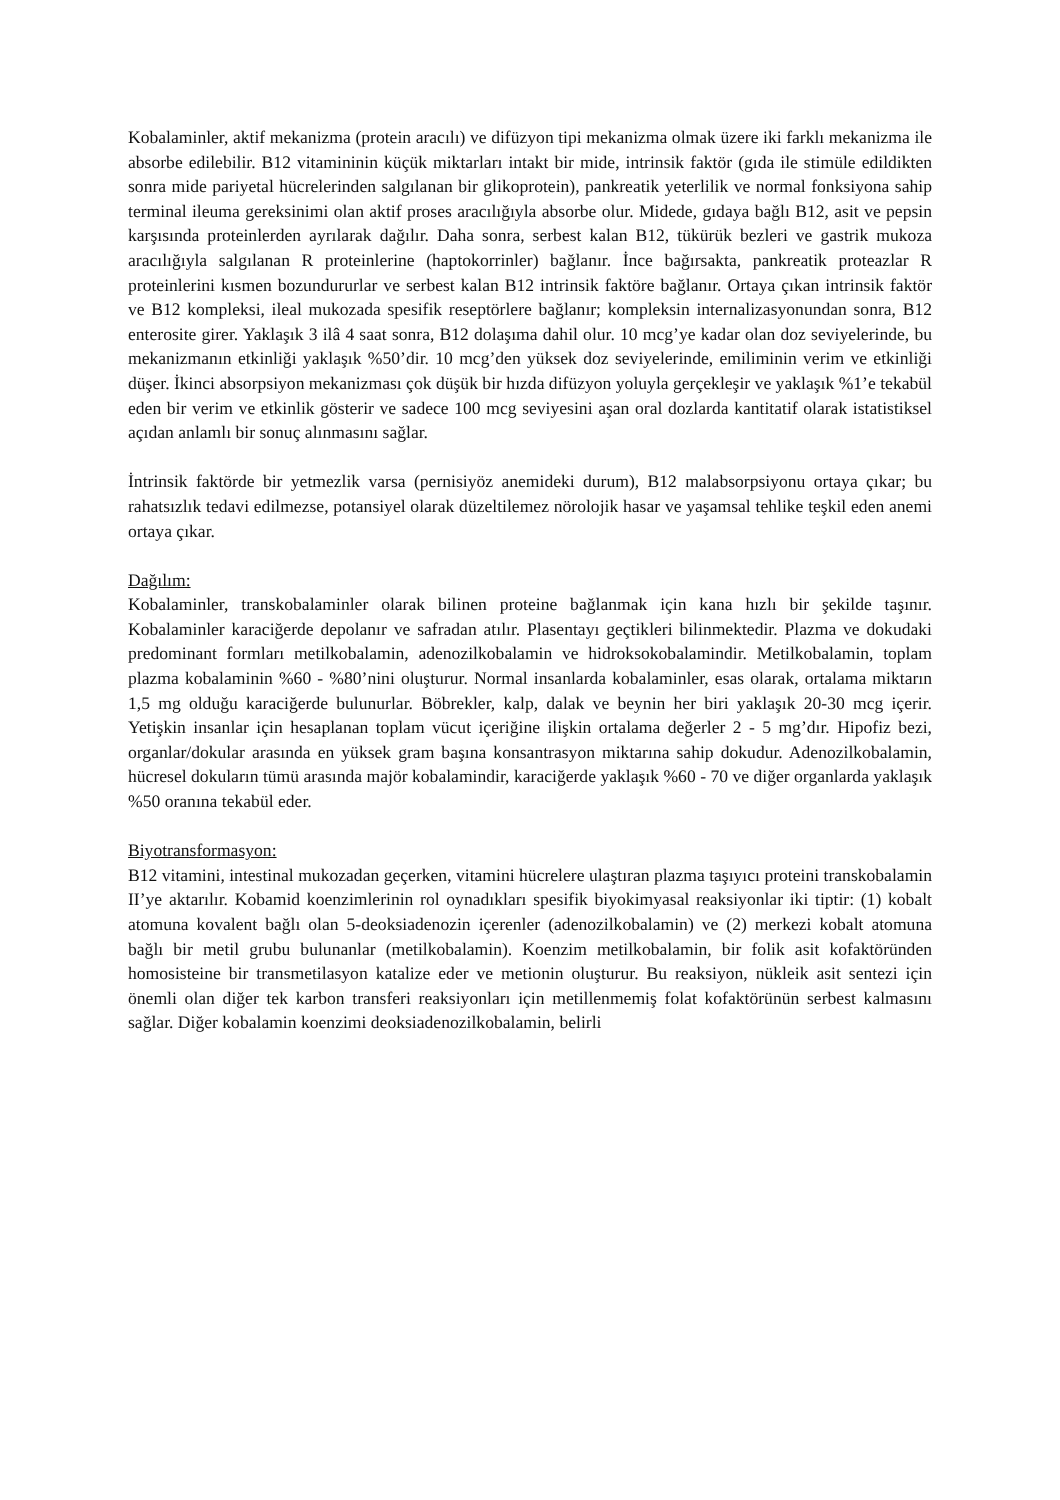Kobalaminler, aktif mekanizma (protein aracılı) ve difüzyon tipi mekanizma olmak üzere iki farklı mekanizma ile absorbe edilebilir. B12 vitamininin küçük miktarları intakt bir mide, intrinsik faktör (gıda ile stimüle edildikten sonra mide pariyetal hücrelerinden salgılanan bir glikoprotein), pankreatik yeterlilik ve normal fonksiyona sahip terminal ileuma gereksinimi olan aktif proses aracılığıyla absorbe olur. Midede, gıdaya bağlı B12, asit ve pepsin karşısında proteinlerden ayrılarak dağılır. Daha sonra, serbest kalan B12, tükürük bezleri ve gastrik mukoza aracılığıyla salgılanan R proteinlerine (haptokorrinler) bağlanır. İnce bağırsakta, pankreatik proteazlar R proteinlerini kısmen bozundururlar ve serbest kalan B12 intrinsik faktöre bağlanır. Ortaya çıkan intrinsik faktör ve B12 kompleksi, ileal mukozada spesifik reseptörlere bağlanır; kompleksin internalizasyonundan sonra, B12 enterosite girer. Yaklaşık 3 ilâ 4 saat sonra, B12 dolaşıma dahil olur. 10 mcg’ye kadar olan doz seviyelerinde, bu mekanizmanın etkinliği yaklaşık %50’dir. 10 mcg’den yüksek doz seviyelerinde, emiliminin verim ve etkinliği düşer. İkinci absorpsiyon mekanizması çok düşük bir hızda difüzyon yoluyla gerçekleşir ve yaklaşık %1’e tekabül eden bir verim ve etkinlik gösterir ve sadece 100 mcg seviyesini aşan oral dozlarda kantitatif olarak istatistiksel açıdan anlamlı bir sonuç alınmasını sağlar.
İntrinsik faktörde bir yetmezlik varsa (pernisiyöz anemideki durum), B12 malabsorpsiyonu ortaya çıkar; bu rahatsızlık tedavi edilmezse, potansiyel olarak düzeltilemez nörolojik hasar ve yaşamsal tehlike teşkil eden anemi ortaya çıkar.
Dağılım:
Kobalaminler, transkobalaminler olarak bilinen proteine bağlanmak için kana hızlı bir şekilde taşınır. Kobalaminler karaciğerde depolanır ve safradan atılır. Plasentayı geçtikleri bilinmektedir. Plazma ve dokudaki predominant formları metilkobalamin, adenozilkobalamin ve hidroksokobalamindir. Metilkobalamin, toplam plazma kobalaminin %60 - %80’nini oluşturur. Normal insanlarda kobalaminler, esas olarak, ortalama miktarın 1,5 mg olduğu karaciğerde bulunurlar. Böbrekler, kalp, dalak ve beynin her biri yaklaşık 20-30 mcg içerir. Yetişkin insanlar için hesaplanan toplam vücut içeriğine ilişkin ortalama değerler 2 - 5 mg’dır. Hipofiz bezi, organlar/dokular arasında en yüksek gram başına konsantrasyon miktarına sahip dokudur. Adenozilkobalamin, hücresel dokuların tümü arasında majör kobalamindir, karaciğerde yaklaşık %60 - 70 ve diğer organlarda yaklaşık %50 oranına tekabül eder.
Biyotransformasyon:
B12 vitamini, intestinal mukozadan geçerken, vitamini hücrelere ulaştıran plazma taşıyıcı proteini transkobalamin II’ye aktarılır. Kobamid koenzimlerinin rol oynadıkları spesifik biyokimyasal reaksiyonlar iki tiptir: (1) kobalt atomuna kovalent bağlı olan 5-deoksiadenozin içerenler (adenozilkobalamin) ve (2) merkezi kobalt atomuna bağlı bir metil grubu bulunanlar (metilkobalamin). Koenzim metilkobalamin, bir folik asit kofaktöründen homosisteine bir transmetilasyon katalize eder ve metionin oluşturur. Bu reaksiyon, nükleik asit sentezi için önemli olan diğer tek karbon transferi reaksiyonları için metillenmemiş folat kofaktörünün serbest kalmasını sağlar. Diğer kobalamin koenzimi deoksiadenozilkobalamin, belirli